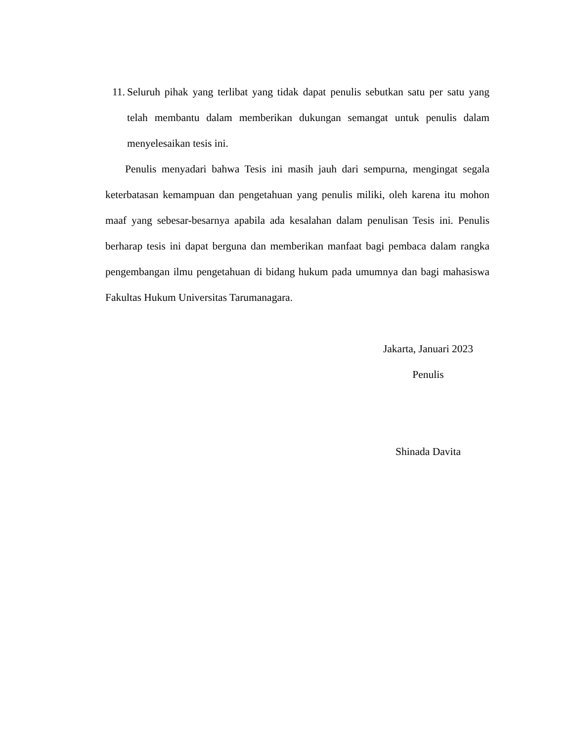11. Seluruh pihak yang terlibat yang tidak dapat penulis sebutkan satu per satu yang telah membantu dalam memberikan dukungan semangat untuk penulis dalam menyelesaikan tesis ini.
Penulis menyadari bahwa Tesis ini masih jauh dari sempurna, mengingat segala keterbatasan kemampuan dan pengetahuan yang penulis miliki, oleh karena itu mohon maaf yang sebesar-besarnya apabila ada kesalahan dalam penulisan Tesis ini. Penulis berharap tesis ini dapat berguna dan memberikan manfaat bagi pembaca dalam rangka pengembangan ilmu pengetahuan di bidang hukum pada umumnya dan bagi mahasiswa Fakultas Hukum Universitas Tarumanagara.
Jakarta, Januari 2023
Penulis
Shinada Davita